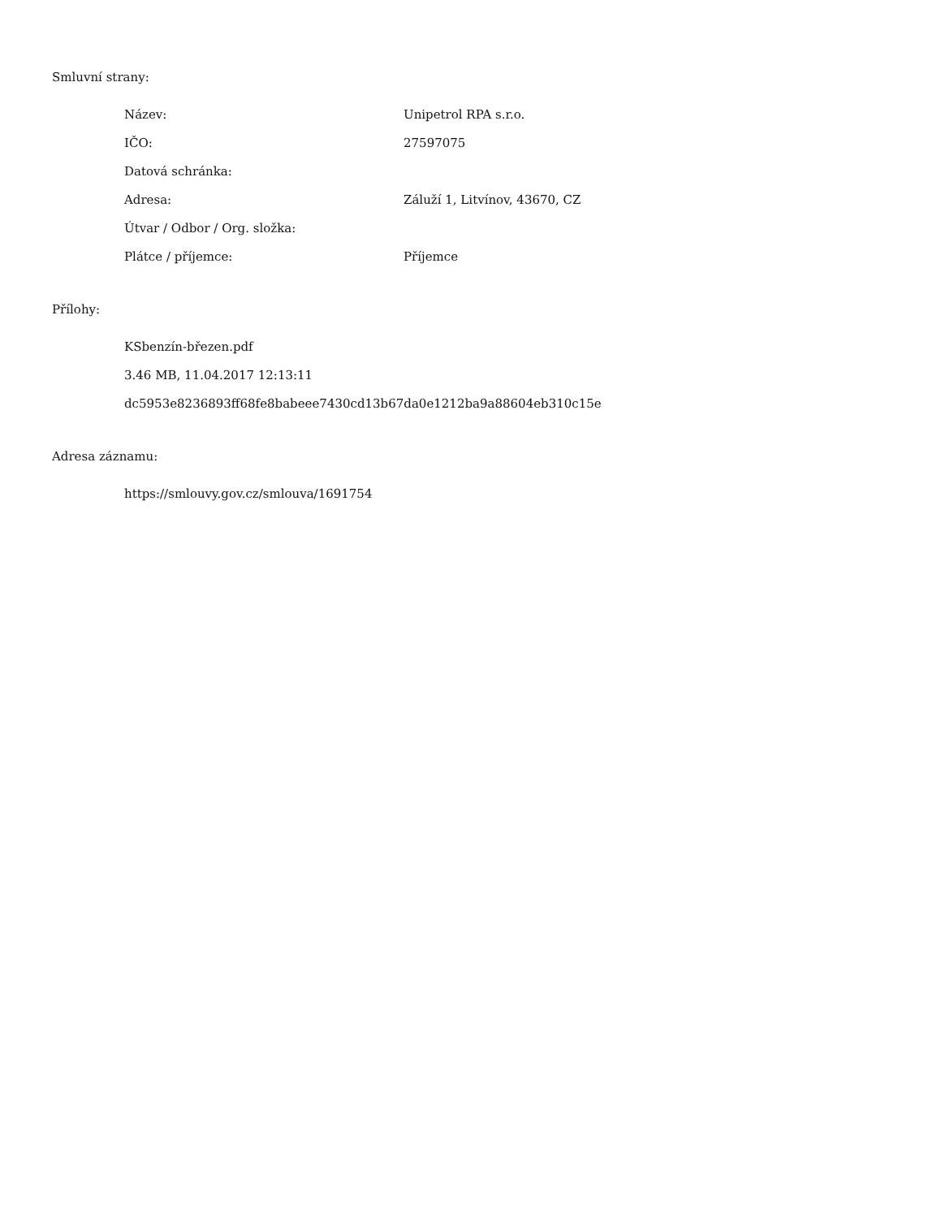Smluvní strany:
| Název: | Unipetrol RPA s.r.o. |
| IČO: | 27597075 |
| Datová schránka: | |
| Adresa: | Záluží 1, Litvínov, 43670, CZ |
| Útvar / Odbor / Org. složka: | |
| Plátce / příjemce: | Příjemce |
Přílohy:
KSbenzín-březen.pdf
3.46 MB, 11.04.2017 12:13:11
dc5953e8236893ff68fe8babeee7430cd13b67da0e1212ba9a88604eb310c15e
Adresa záznamu:
https://smlouvy.gov.cz/smlouva/1691754